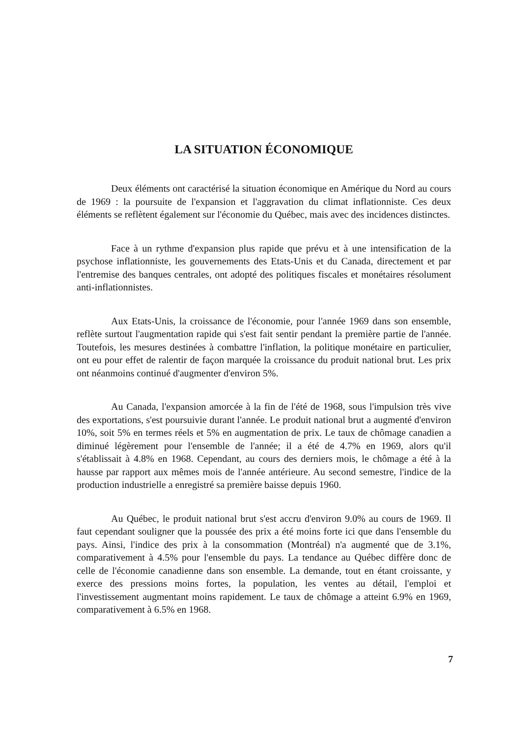LA SITUATION ÉCONOMIQUE
Deux éléments ont caractérisé la situation économique en Amérique du Nord au cours de 1969 : la poursuite de l'expansion et l'aggravation du climat inflationniste. Ces deux éléments se reflètent également sur l'économie du Québec, mais avec des incidences distinctes.
Face à un rythme d'expansion plus rapide que prévu et à une intensification de la psychose inflationniste, les gouvernements des Etats-Unis et du Canada, directement et par l'entremise des banques centrales, ont adopté des politiques fiscales et monétaires résolument anti-inflationnistes.
Aux Etats-Unis, la croissance de l'économie, pour l'année 1969 dans son ensemble, reflète surtout l'augmentation rapide qui s'est fait sentir pendant la première partie de l'année. Toutefois, les mesures destinées à combattre l'inflation, la politique monétaire en particulier, ont eu pour effet de ralentir de façon marquée la croissance du produit national brut. Les prix ont néanmoins continué d'augmenter d'environ 5%.
Au Canada, l'expansion amorcée à la fin de l'été de 1968, sous l'impulsion très vive des exportations, s'est poursuivie durant l'année. Le produit national brut a augmenté d'environ 10%, soit 5% en termes réels et 5% en augmentation de prix. Le taux de chômage canadien a diminué légèrement pour l'ensemble de l'année; il a été de 4.7% en 1969, alors qu'il s'établissait à 4.8% en 1968. Cependant, au cours des derniers mois, le chômage a été à la hausse par rapport aux mêmes mois de l'année antérieure. Au second semestre, l'indice de la production industrielle a enregistré sa première baisse depuis 1960.
Au Québec, le produit national brut s'est accru d'environ 9.0% au cours de 1969. Il faut cependant souligner que la poussée des prix a été moins forte ici que dans l'ensemble du pays. Ainsi, l'indice des prix à la consommation (Montréal) n'a augmenté que de 3.1%, comparativement à 4.5% pour l'ensemble du pays. La tendance au Québec diffère donc de celle de l'économie canadienne dans son ensemble. La demande, tout en étant croissante, y exerce des pressions moins fortes, la population, les ventes au détail, l'emploi et l'investissement augmentant moins rapidement. Le taux de chômage a atteint 6.9% en 1969, comparativement à 6.5% en 1968.
7